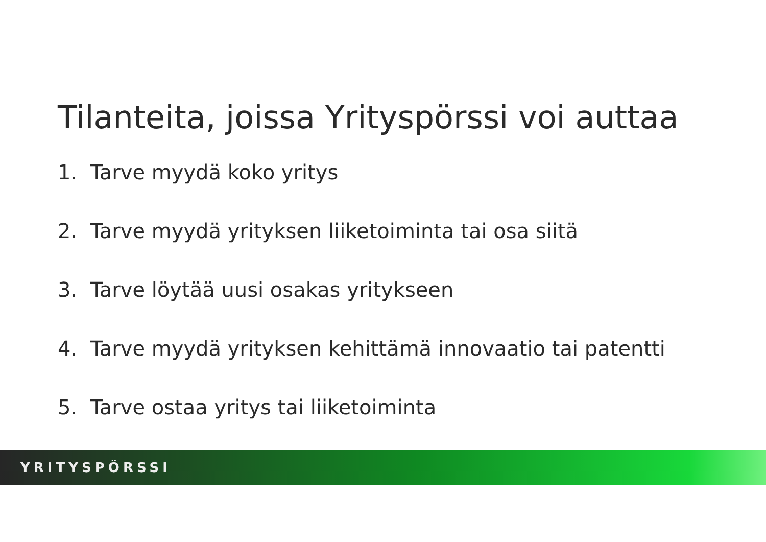Tilanteita, joissa Yrityspörssi voi auttaa
1. Tarve myydä koko yritys
2. Tarve myydä yrityksen liiketoiminta tai osa siitä
3. Tarve löytää uusi osakas yritykseen
4. Tarve myydä yrityksen kehittämä innovaatio tai patentti
5. Tarve ostaa yritys tai liiketoiminta
YRITYSPÖRSSI